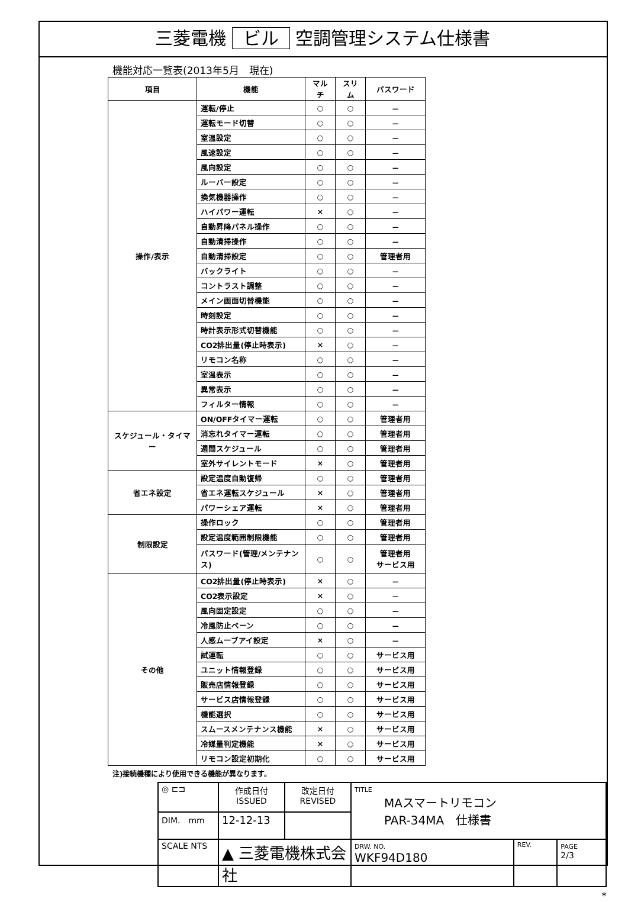三菱電機 ビル 空調管理システム仕様書
機能対応一覧表(2013年5月　現在)
| 項目 | 機能 | マルチ | スリム | パスワード |
| --- | --- | --- | --- | --- |
| 操作/表示 | 運転/停止 | ○ | ○ | － |
| | 運転モード切替 | ○ | ○ | － |
| | 室温設定 | ○ | ○ | － |
| | 風速設定 | ○ | ○ | － |
| | 風向設定 | ○ | ○ | － |
| | ルーバー設定 | ○ | ○ | － |
| | 換気機器操作 | ○ | ○ | － |
| | ハイパワー運転 | × | ○ | － |
| | 自動昇降パネル操作 | ○ | ○ | － |
| | 自動清掃操作 | ○ | ○ | － |
| | 自動清掃設定 | ○ | ○ | 管理者用 |
| | バックライト | ○ | ○ | － |
| | コントラスト調整 | ○ | ○ | － |
| | メイン画面切替機能 | ○ | ○ | － |
| | 時刻設定 | ○ | ○ | － |
| | 時計表示形式切替機能 | ○ | ○ | － |
| | CO2排出量(停止時表示) | × | ○ | － |
| | リモコン名称 | ○ | ○ | － |
| | 室温表示 | ○ | ○ | － |
| | 異常表示 | ○ | ○ | － |
| | フィルター情報 | ○ | ○ | － |
| スケジュール・タイマー | ON/OFFタイマー運転 | ○ | ○ | 管理者用 |
| | 消忘れタイマー運転 | ○ | ○ | 管理者用 |
| | 週間スケジュール | ○ | ○ | 管理者用 |
| | 室外サイレントモード | × | ○ | 管理者用 |
| 省エネ設定 | 設定温度自動復帰 | ○ | ○ | 管理者用 |
| | 省エネ運転スケジュール | × | ○ | 管理者用 |
| | パワーシェア運転 | × | ○ | 管理者用 |
| 制限設定 | 操作ロック | ○ | ○ | 管理者用 |
| | 設定温度範囲制限機能 | ○ | ○ | 管理者用 |
| | パスワード(管理/メンテナンス) | ○ | ○ | 管理者用 サービス用 |
| その他 | CO2排出量(停止時表示) | × | ○ | － |
| | CO2表示設定 | × | ○ | － |
| | 風向固定設定 | ○ | ○ | － |
| | 冷風防止ベーン | ○ | ○ | － |
| | 人感ムーブアイ設定 | × | ○ | － |
| | 試運転 | ○ | ○ | サービス用 |
| | ユニット情報登録 | ○ | ○ | サービス用 |
| | 販売店情報登録 | ○ | ○ | サービス用 |
| | サービス店情報登録 | ○ | ○ | サービス用 |
| | 機能選択 | ○ | ○ | サービス用 |
| | スムースメンテナンス機能 | × | ○ | サービス用 |
| | 冷媒量判定機能 | × | ○ | サービス用 |
| | リモコン設定初期化 | ○ | ○ | サービス用 |
注)接続機種により使用できる機能が異なります。
| ◎ ⊏⊐ | 作成日付 ISSUED | 改定日付 REVISED | TITLE MAスマートリモコン PAR-34MA 仕様書 | | |
| DIM. mm | 12-12-13 | | | | |
| SCALE NTS | ▲ 三菱電機株式会社 | | DRW. NO. WKF94D180 | REV. | PAGE 2/3 |
*